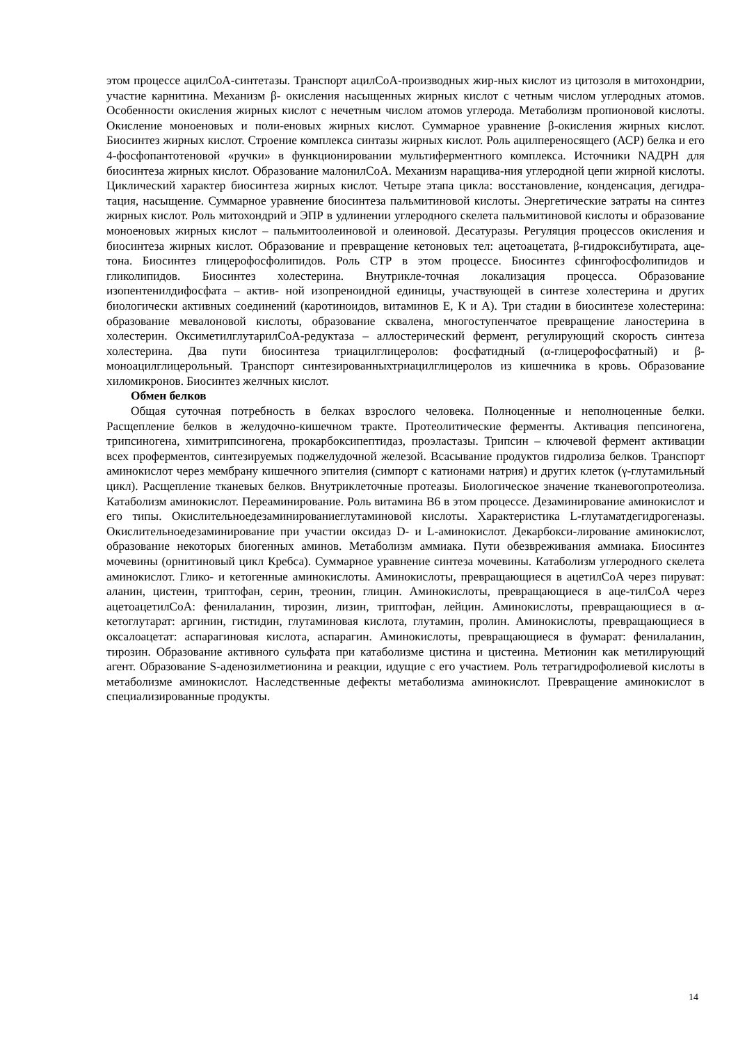этом процессе ацилCoA-синтетазы. Транспорт ацилCoA-производных жир-ных кислот из цитозоля в митохондрии, участие карнитина. Механизм β- окисления насыщенных жирных кислот с четным числом углеродных атомов. Особенности окисления жирных кислот с нечетным числом атомов углерода. Метаболизм пропионовой кислоты. Окисление моноеновых и поли-еновых жирных кислот. Суммарное уравнение β-окисления жирных кислот. Биосинтез жирных кислот. Строение комплекса синтазы жирных кислот. Роль ацилпереносящего (АСР) белка и его 4-фосфопантотеновой «ручки» в функционировании мультиферментного комплекса. Источники NAДPH для биосинтеза жирных кислот. Образование малонилCoA. Механизм наращива-ния углеродной цепи жирной кислоты. Циклический характер биосинтеза жирных кислот. Четыре этапа цикла: восстановление, конденсация, дегидра-тация, насыщение. Суммарное уравнение биосинтеза пальмитиновой кислоты. Энергетические затраты на синтез жирных кислот. Роль митохондрий и ЭПР в удлинении углеродного скелета пальмитиновой кислоты и образование моноеновых жирных кислот – пальмитоолеиновой и олеиновой. Десатуразы. Регуляция процессов окисления и биосинтеза жирных кислот. Образование и превращение кетоновых тел: ацетоацетата, β-гидроксибутирата, аце- тона. Биосинтез глицерофосфолипидов. Роль СТР в этом процессе. Биосинтез сфингофосфолипидов и гликолипидов. Биосинтез холестерина. Внутрикле-точная локализация процесса. Образование изопентенилдифосфата – актив- ной изопреноидной единицы, участвующей в синтезе холестерина и других биологически активных соединений (каротиноидов, витаминов Е, К и А). Три стадии в биосинтезе холестерина: образование мевалоновой кислоты, образование сквалена, многоступенчатое превращение ланостерина в холестерин. ОксиметилглутарилCoA-редуктаза – аллостерический фермент, регулирующий скорость синтеза холестерина. Два пути биосинтеза триацилглицеролов: фосфатидный (α-глицерофосфатный) и β-моноацилглицерольный. Транспорт синтезированныхтриацилглицеролов из кишечника в кровь. Образование хиломикронов. Биосинтез желчных кислот.
Обмен белков
Общая суточная потребность в белках взрослого человека. Полноценные и неполноценные белки. Расщепление белков в желудочно-кишечном тракте. Протеолитические ферменты. Активация пепсиногена, трипсиногена, химитрипсиногена, прокарбоксипептидаз, проэластазы. Трипсин – ключевой фермент активации всех проферментов, синтезируемых поджелудочной железой. Всасывание продуктов гидролиза белков. Транспорт аминокислот через мембрану кишечного эпителия (симпорт с катионами натрия) и других клеток (γ-глутамильный цикл). Расщепление тканевых белков. Внутриклеточные протеазы. Биологическое значение тканевогопротеолиза. Катаболизм аминокислот. Переаминирование. Роль витамина В6 в этом процессе. Дезаминирование аминокислот и его типы. Окислительноедезаминированиеглутаминовой кислоты. Характеристика L-глутаматдегидрогеназы. Окислительноедезаминирование при участии оксидаз D- и L-аминокислот. Декарбокси-лирование аминокислот, образование некоторых биогенных аминов. Метаболизм аммиака. Пути обезвреживания аммиака. Биосинтез мочевины (орнитиновый цикл Кребса). Суммарное уравнение синтеза мочевины. Катаболизм углеродного скелета аминокислот. Глико- и кетогенные аминокислоты. Аминокислоты, превращающиеся в ацетилCoA через пируват: аланин, цистеин, триптофан, серин, треонин, глицин. Аминокислоты, превращающиеся в аце-тилCoA через ацетоацетилCoA: фенилаланин, тирозин, лизин, триптофан, лейцин. Аминокислоты, превращающиеся в α-кетоглутарат: аргинин, гистидин, глутаминовая кислота, глутамин, пролин. Аминокислоты, превращающиеся в оксалоацетат: аспарагиновая кислота, аспарагин. Аминокислоты, превращающиеся в фумарат: фенилаланин, тирозин. Образование активного сульфата при катаболизме цистина и цистеина. Метионин как метилирующий агент. Образование S-аденозилметионина и реакции, идущие с его участием. Роль тетрагидрофолиевой кислоты в метаболизме аминокислот. Наследственные дефекты метаболизма аминокислот. Превращение аминокислот в специализированные продукты.
14